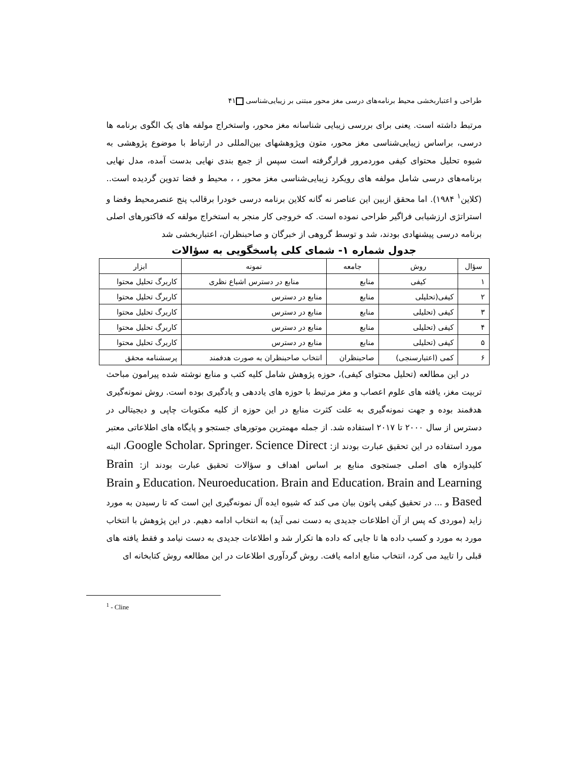طراحی و اعتباربخشی محیط برنامه‌های درسی مغز محور مبتنی بر زیبایی‌شناسی ۴۱
مرتبط داشته است. یعنی برای بررسی زیبایی شناسانه مغز محور، واستخراج مولفه های یک الگوی برنامه ها درسی، براساس زیبایی‌شناسی مغز محور، متون وپژوهشهای بین‌المللی در ارتباط با موضوع پژوهشی به شیوه تحلیل محتوای کیفی موردمرور قرارگرفته است سپس از جمع بندی نهایی بدست آمده، مدل نهایی برنامه‌های درسی شامل مولفه های رویکرد زیبایی‌شناسی مغز محور ، ، محیط و فضا تدوین گردیده است.. (کلاین<sup>۱</sup> ۱۹۸۴). اما محقق ازبین این عناصر نه گانه کلاین برنامه درسی خودرا برقالب پنج عنصرمحیط وفضا و استراتژی ارزشیابی فراگیر طراحی نموده است. که خروجی کار منجر به استخراج مولفه که فاکتورهای اصلی برنامه درسی پیشنهادی بودند، شد و توسط گروهی از خبرگان و صاحبنظران، اعتباربخشی شد
جدول شماره ۱- شمای کلی پاسخگویی به سؤالات
| سؤال | روش | جامعه | نمونه | ابزار |
| --- | --- | --- | --- | --- |
| ۱ | کیفی | منابع | منابع در دسترس اشباع نظری | کاربرگ تحلیل محتوا |
| ۲ | کیفی(تحلیلی | منابع | منابع در دسترس | کاربرگ تحلیل محتوا |
| ۳ | کیفی (تحلیلی | منابع | منابع در دسترس | کاربرگ تحلیل محتوا |
| ۴ | کیفی (تحلیلی | منابع | منابع در دسترس | کاربرگ تحلیل محتوا |
| ۵ | کیفی (تحلیلی | منابع | منابع در دسترس | کاربرگ تحلیل محتوا |
| ۶ | کمی (اعتبارسنجی) | صاحبنظران | انتخاب صاحبنظران به صورت هدفمند | پرسشنامه محقق |
در این مطالعه (تحلیل محتوای کیفی)، حوزه پژوهش شامل کلیه کتب و منابع نوشته شده پیرامون مباحث تربیت مغز، یافته های علوم اعصاب و مغز مرتبط با حوزه های یاددهی و یادگیری بوده است. روش نمونه‌گیری هدفمند بوده و جهت نمونه‌گیری به علت کثرت منابع در این حوزه از کلیه مکتوبات چاپی و دیجیتالی در دسترس از سال ۲۰۰۰ تا ۲۰۱۷ استفاده شد. از جمله مهمترین موتورهای جستجو و پایگاه های اطلاعاتی معتبر مورد استفاده در این تحقیق عبارت بودند از: Google Scholar، Springer، Science Direct، البته کلیدواژه های اصلی جستجوی منابع بر اساس اهداف و سؤالات تحقیق عبارت بودند از: Brain Education، Neuroeducation، Brain and Education، Brain and Learning و Brain Based و ... در تحقیق کیفی پاتون بیان می کند که شیوه ایده آل نمونه‌گیری این است که تا رسیدن به مورد زاید (موردی که پس از آن اطلاعات جدیدی به دست نمی آید) به انتخاب ادامه دهیم. در این پژوهش با انتخاب مورد به مورد و کسب داده ها تا جایی که داده ها تکرار شد و اطلاعات جدیدی به دست نیامد و فقط یافته های قبلی را تایید می کرد، انتخاب منابع ادامه یافت. روش گردآوری اطلاعات در این مطالعه روش کتابخانه ای
<sup>1</sup> - Cline